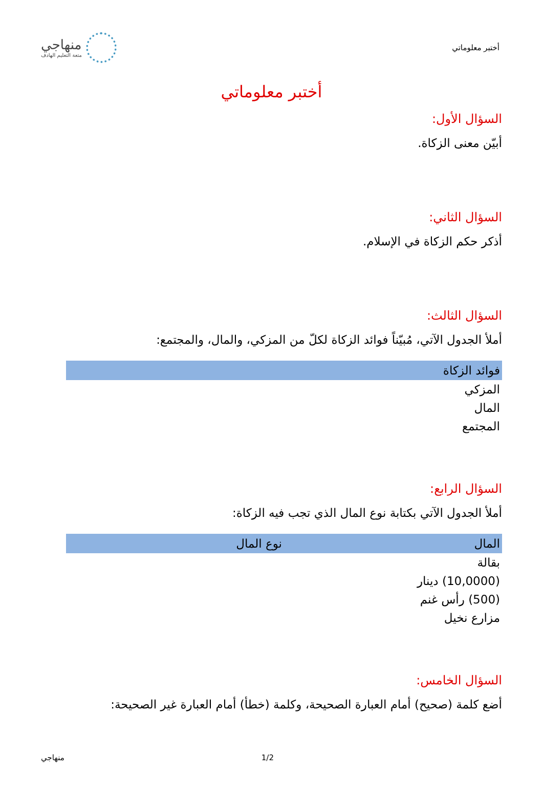أختبر معلوماتي
منهاجي
متعة التعليم الهادف
أختبر معلوماتي
السؤال الأول:
أبيّن معنى الزكاة.
السؤال الثاني:
أذكر حكم الزكاة في الإسلام.
السؤال الثالث:
أملأ الجدول الآتي، مُبيّناً فوائد الزكاة لكلّ من المزكي، والمال، والمجتمع:
| فوائد الزكاة |
| --- |
| المزكي |
| المال |
| المجتمع |
السؤال الرابع:
أملأ الجدول الآتي بكتابة نوع المال الذي تجب فيه الزكاة:
| المال | نوع المال |
| --- | --- |
| بقالة | |
| (10,0000) دينار | |
| (500) رأس غنم | |
| مزارع نخيل | |
السؤال الخامس:
أضع كلمة (صحيح) أمام العبارة الصحيحة، وكلمة (خطأ) أمام العبارة غير الصحيحة:
منهاجي 1/2